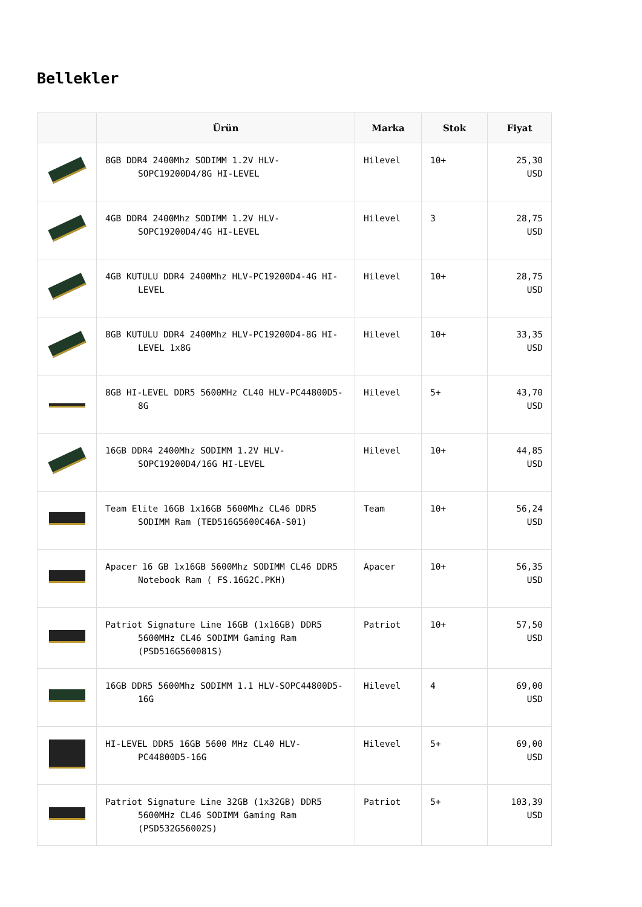Bellekler
| | Ürün | Marka | Stok | Fiyat |
| --- | --- | --- | --- | --- |
| | 8GB DDR4 2400Mhz SODIMM 1.2V HLV-SOPC19200D4/8G HI-LEVEL | Hilevel | 10+ | 25,30 USD |
| | 4GB DDR4 2400Mhz SODIMM 1.2V HLV-SOPC19200D4/4G HI-LEVEL | Hilevel | 3 | 28,75 USD |
| | 4GB KUTULU DDR4 2400Mhz HLV-PC19200D4-4G HI-LEVEL | Hilevel | 10+ | 28,75 USD |
| | 8GB KUTULU DDR4 2400Mhz HLV-PC19200D4-8G HI-LEVEL 1x8G | Hilevel | 10+ | 33,35 USD |
| | 8GB HI-LEVEL DDR5 5600MHz CL40 HLV-PC44800D5-8G | Hilevel | 5+ | 43,70 USD |
| | 16GB DDR4 2400Mhz SODIMM 1.2V HLV-SOPC19200D4/16G HI-LEVEL | Hilevel | 10+ | 44,85 USD |
| | Team Elite 16GB 1x16GB 5600Mhz CL46 DDR5 SODIMM Ram (TED516G5600C46A-S01) | Team | 10+ | 56,24 USD |
| | Apacer 16 GB 1x16GB 5600Mhz SODIMM CL46 DDR5 Notebook Ram ( FS.16G2C.PKH) | Apacer | 10+ | 56,35 USD |
| | Patriot Signature Line 16GB (1x16GB) DDR5 5600MHz CL46 SODIMM Gaming Ram (PSD516G560081S) | Patriot | 10+ | 57,50 USD |
| | 16GB DDR5 5600Mhz SODIMM 1.1 HLV-SOPC44800D5-16G | Hilevel | 4 | 69,00 USD |
| | HI-LEVEL DDR5 16GB 5600 MHz CL40 HLV-PC44800D5-16G | Hilevel | 5+ | 69,00 USD |
| | Patriot Signature Line 32GB (1x32GB) DDR5 5600MHz CL46 SODIMM Gaming Ram (PSD532G56002S) | Patriot | 5+ | 103,39 USD |